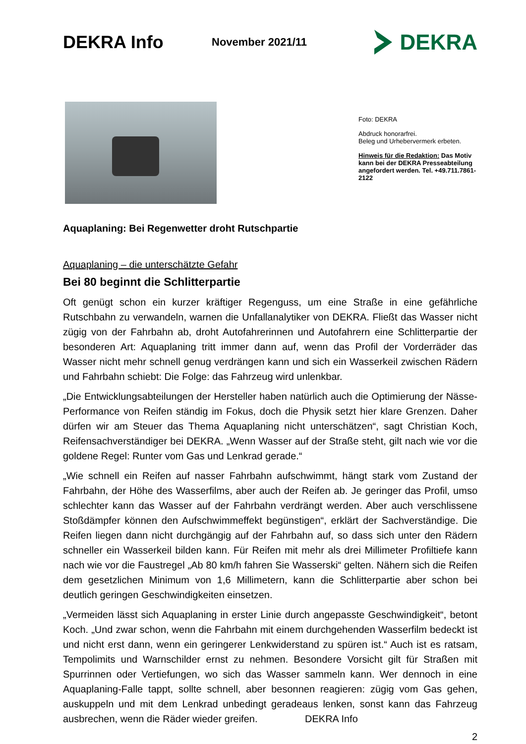DEKRA Info
November 2021/11
DEKRA
Foto: DEKRA
Abdruck honorarfrei.
Beleg und Urhebervermerk erbeten.
Hinweis für die Redaktion: Das Motiv kann bei der DEKRA Pres­seabteilung angefordert werden. Tel. +49.711.7861-2122
Aquaplaning: Bei Regenwetter droht Rutschpartie
Aquaplaning – die unterschätzte Gefahr
Bei 80 beginnt die Schlitterpartie
Oft genügt schon ein kurzer kräftiger Regenguss, um eine Straße in eine gefährliche Rutschbahn zu verwandeln, warnen die Unfallanalytiker von DEKRA. Fließt das Wasser nicht zügig von der Fahrbahn ab, droht Autofahrerinnen und Autofahrern eine Schlitter­partie der besonderen Art: Aquaplaning tritt immer dann auf, wenn das Profil der Vorder­räder das Wasser nicht mehr schnell genug verdrängen kann und sich ein Wasserkeil zwischen Rädern und Fahrbahn schiebt: Die Folge: das Fahrzeug wird unlenkbar.
„Die Entwicklungsabteilungen der Hersteller haben natürlich auch die Optimierung der Nässe-Performance von Reifen ständig im Fokus, doch die Physik setzt hier klare Gren­zen. Daher dürfen wir am Steuer das Thema Aquaplaning nicht unterschätzen“, sagt Christian Koch, Reifensachverständiger bei DEKRA. „Wenn Wasser auf der Straße steht, gilt nach wie vor die goldene Regel: Runter vom Gas und Lenkrad gerade.“
„Wie schnell ein Reifen auf nasser Fahrbahn aufschwimmt, hängt stark vom Zustand der Fahrbahn, der Höhe des Wasserfilms, aber auch der Reifen ab. Je geringer das Profil, umso schlechter kann das Wasser auf der Fahrbahn verdrängt werden. Aber auch ver­schlissene Stoßdämpfer können den Aufschwimmeffekt begünstigen“, erklärt der Sach­verständige. Die Reifen liegen dann nicht durchgängig auf der Fahrbahn auf, so dass sich unter den Rädern schneller ein Wasserkeil bilden kann. Für Reifen mit mehr als drei Mil­limeter Profiltiefe kann nach wie vor die Faustregel „Ab 80 km/h fahren Sie Wasserski“ gelten. Nähern sich die Reifen dem gesetzlichen Minimum von 1,6 Millimetern, kann die Schlitterpartie aber schon bei deutlich geringen Geschwindigkeiten einsetzen.
„Vermeiden lässt sich Aquaplaning in erster Linie durch angepasste Geschwindigkeit“, betont Koch. „Und zwar schon, wenn die Fahrbahn mit einem durchgehenden Wasserfilm bedeckt ist und nicht erst dann, wenn ein geringerer Lenkwiderstand zu spüren ist.“ Auch ist es ratsam, Tempolimits und Warnschilder ernst zu nehmen. Besondere Vorsicht gilt für Straßen mit Spurrinnen oder Vertiefungen, wo sich das Wasser sammeln kann. Wer dennoch in eine Aquaplaning-Falle tappt, sollte schnell, aber besonnen reagieren: zügig vom Gas gehen, auskuppeln und mit dem Lenkrad unbedingt geradeaus lenken, sonst kann das Fahrzeug ausbrechen, wenn die Räder wieder greifen. DEKRA Info
2